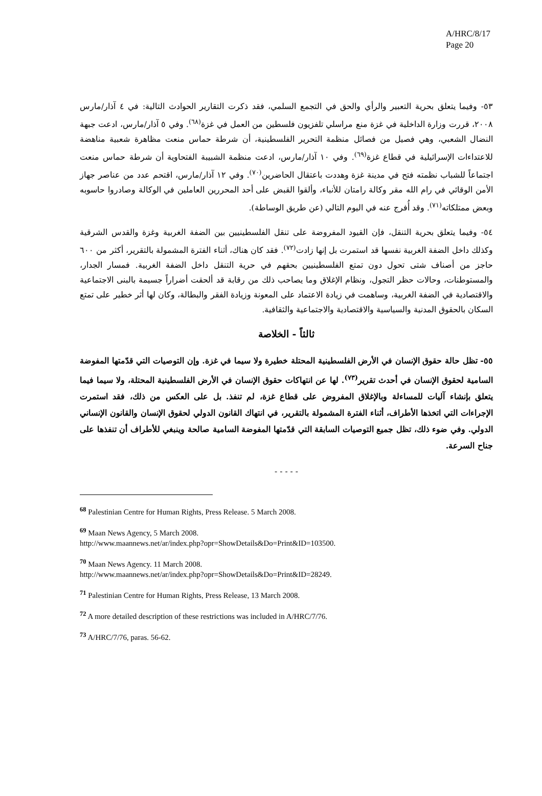A/HRC/8/17
Page 20
٥٣- وفيما يتعلق بحرية التعبير والرأي والحق في التجمع السلمي، فقد ذكرت التقارير الحوادث التالية: في ٤ آذار/مارس ٢٠٠٨، قررت وزارة الداخلية في غزة منع مراسلي تلفزيون فلسطين من العمل في غزة<sup>(٦٨)</sup>. وفي ٥ آذار/مارس، ادعت جبهة النضال الشعبي، وهي فصيل من فصائل منظمة التحرير الفلسطينية، أن شرطة حماس منعت مظاهرة شعبية مناهضة للاعتداءات الإسرائيلية في قطاع غزة<sup>(٦٩)</sup>. وفي ١٠ آذار/مارس، ادعت منظمة الشبيبة الفتحاوية أن شرطة حماس منعت اجتماعاً للشباب نظمته فتح في مدينة غزة وهددت باعتقال الحاضرين<sup>(٧٠)</sup>. وفي ١٢ آذار/مارس، اقتحم عدد من عناصر جهاز الأمن الوقائي في رام الله مقر وكالة رامتان للأنباء، وألقوا القبض على أحد المحررين العاملين في الوكالة وصادروا حاسوبه وبعض ممتلكاته<sup>(٧١)</sup>. وقد أُفرج عنه في اليوم التالي (عن طريق الوساطة).
٥٤- وفيما يتعلق بحرية التنقل، فإن القيود المفروضة على تنقل الفلسطينيين بين الضفة الغربية وغزة والقدس الشرقية وكذلك داخل الضفة الغربية نفسها قد استمرت بل إنها زادت<sup>(٧٢)</sup>. فقد كان هناك، أثناء الفترة المشمولة بالتقرير، أكثر من ٦٠٠ حاجز من أصناف شتى تحول دون تمتع الفلسطينيين بحقهم في حرية التنقل داخل الضفة الغربية. فمسار الجدار، والمستوطنات، وحالات حظر التجول، ونظام الإغلاق وما يصاحب ذلك من رقابة قد ألحقت أضراراً جسيمة بالبنى الاجتماعية والاقتصادية في الضفة الغربية، وساهمت في زيادة الاعتماد على المعونة وزيادة الفقر والبطالة، وكان لها أثر خطير على تمتع السكان بالحقوق المدنية والسياسية والاقتصادية والاجتماعية والثقافية.
ثالثاً - الخلاصة
٥٥- تظل حالة حقوق الإنسان في الأرض الفلسطينية المحتلة خطيرة ولا سيما في غزة. وإن التوصيات التي قدّمتها المفوضة السامية لحقوق الإنسان في أحدث تقرير<sup>(٧٣)</sup>. لها عن انتهاكات حقوق الإنسان في الأرض الفلسطينية المحتلة، ولا سيما فيما يتعلق بإنشاء آليات للمساءلة وبالإغلاق المفروض على قطاع غزة، لم تنفذ. بل على العكس من ذلك، فقد استمرت الإجراءات التي اتخذها الأطراف، أثناء الفترة المشمولة بالتقرير، في انتهاك القانون الدولي لحقوق الإنسان والقانون الإنساني الدولي. وفي ضوء ذلك، تظل جميع التوصيات السابقة التي قدّمتها المفوضة السامية صالحة وينبغي للأطراف أن تنفذها على جناح السرعة.
- - - - -
<sup>68</sup> Palestinian Centre for Human Rights, Press Release. 5 March 2008.
<sup>69</sup> Maan News Agency, 5 March 2008.
http://www.maannews.net/ar/index.php?opr=ShowDetails&Do=Print&ID=103500.
<sup>70</sup> Maan News Agency. 11 March 2008.
http://www.maannews.net/ar/index.php?opr=ShowDetails&Do=Print&ID=28249.
<sup>71</sup> Palestinian Centre for Human Rights, Press Release, 13 March 2008.
<sup>72</sup> A more detailed description of these restrictions was included in A/HRC/7/76.
<sup>73</sup> A/HRC/7/76, paras. 56-62.